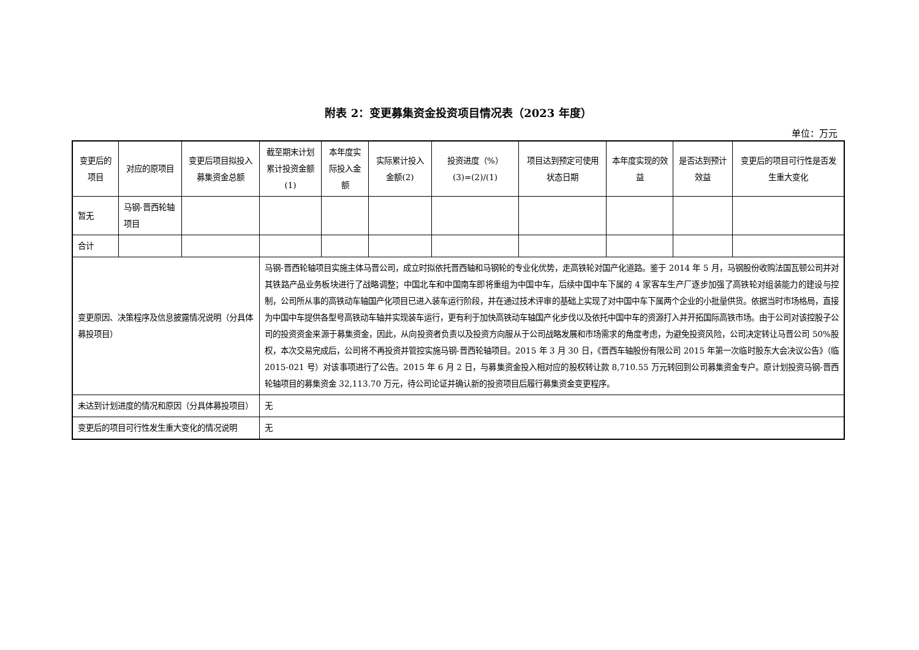附表 2：变更募集资金投资项目情况表（2023 年度）
单位：万元
| 变更后的项目 | 对应的原项目 | 变更后项目拟投入募集资金总额 | 截至期末计划累计投资金额(1) | 本年度实际投入金额 | 实际累计投入金额(2) | 投资进度（%） (3)=(2)/(1) | 项目达到预定可使用状态日期 | 本年度实现的效益 | 是否达到预计效益 | 变更后的项目可行性是否发生重大变化 |
| --- | --- | --- | --- | --- | --- | --- | --- | --- | --- | --- |
| 暂无 | 马钢-晋西轮轴项目 | | | | | | | | | |
| 合计 | | | | | | | | | | |
| 变更原因、决策程序及信息披露情况说明（分具体募投项目） | | | 马钢-晋西轮轴项目实施主体马晋公司，成立时拟依托晋西轴和马钢轮的专业化优势，走高铁轮对国产化道路。鉴于 2014 年 5 月，马钢股份收购法国瓦顿公司并对其铁路产品业务板块进行了战略调整；中国北车和中国南车即将重组为中国中车，后续中国中车下属的 4 家客车生产厂逐步加强了高铁轮对组装能力的建设与控制，公司所从事的高铁动车轴国产化项目已进入装车运行阶段，并在通过技术评审的基础上实现了对中国中车下属两个企业的小批量供货。依据当时市场格局，直接为中国中车提供各型号高铁动车轴并实现装车运行，更有利于加快高铁动车轴国产化步伐以及依托中国中车的资源打入并开拓国际高铁市场。由于公司对该控股子公司的投资资金来源于募集资金，因此，从向投资者负责以及投资方向服从于公司战略发展和市场需求的角度考虑，为避免投资风险，公司决定转让马晋公司 50%股权，本次交易完成后，公司将不再投资并管控实施马钢-晋西轮轴项目。2015 年 3 月 30 日，《晋西车轴股份有限公司 2015 年第一次临时股东大会决议公告》（临 2015-021 号）对该事项进行了公告。2015 年 6 月 2 日，与募集资金投入相对应的股权转让款 8,710.55 万元转回到公司募集资金专户。原计划投资马钢-晋西轮轴项目的募集资金 32,113.70 万元，待公司论证并确认新的投资项目后履行募集资金变更程序。 | | | | | | | |
| 未达到计划进度的情况和原因（分具体募投项目） | | | 无 | | | | | | | |
| 变更后的项目可行性发生重大变化的情况说明 | | | 无 | | | | | | | |